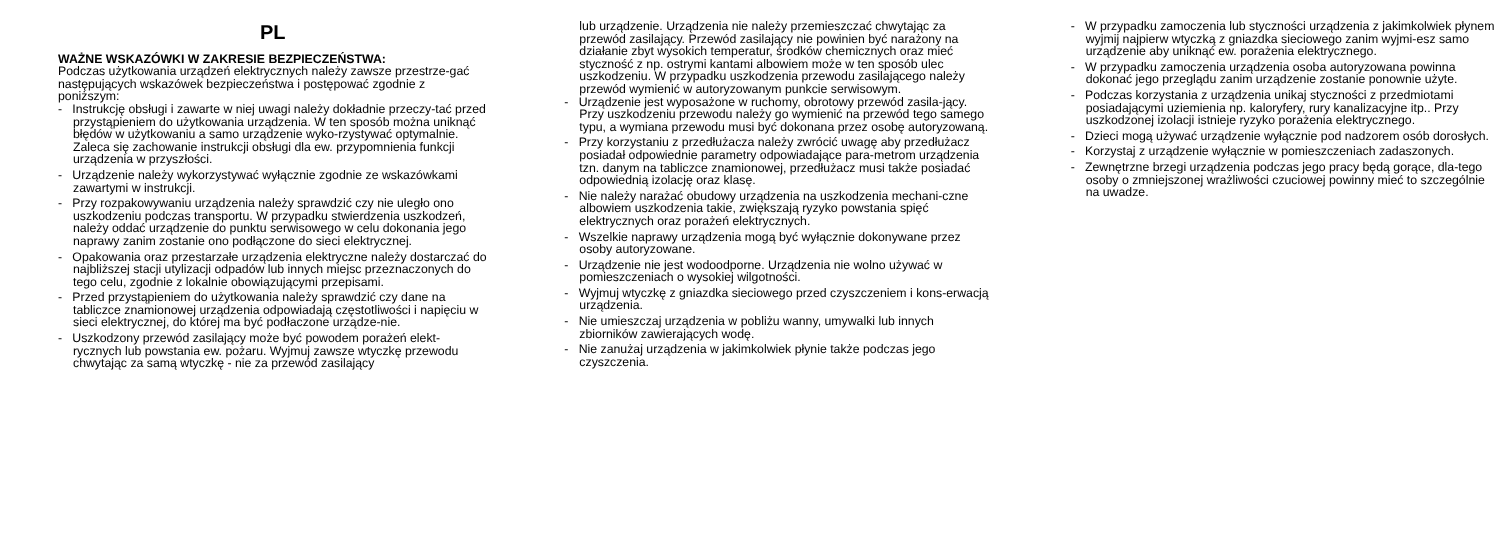PL
WAŻNE WSKAZÓWKI W ZAKRESIE BEZPIECZEŃSTWA:
Podczas użytkowania urządzeń elektrycznych należy zawsze przestrze-gać następujących wskazówek bezpieczeństwa i postępować zgodnie z poniższym:
- Instrukcję obsługi i zawarte w niej uwagi należy dokładnie przeczy-tać przed przystąpieniem do użytkowania urządzenia. W ten sposób można uniknąć błędów w użytkowaniu a samo urządzenie wyko-rzystywać optymalnie. Zaleca się zachowanie instrukcji obsługi dla ew. przypomnienia funkcji urządzenia w przyszłości.
- Urządzenie należy wykorzystywać wyłącznie zgodnie ze wskazówkami zawartymi w instrukcji.
- Przy rozpakowywaniu urządzenia należy sprawdzić czy nie uległo ono uszkodzeniu podczas transportu. W przypadku stwierdzenia uszkodzeń, należy oddać urządzenie do punktu serwisowego w celu dokonania jego naprawy zanim zostanie ono podłączone do sieci elektrycznej.
- Opakowania oraz przestarzałe urządzenia elektryczne należy dostarczać do najbliższej stacji utylizacji odpadów lub innych miejsc przeznaczonych do tego celu, zgodnie z lokalnie obowiązującymi przepisami.
- Przed przystąpieniem do użytkowania należy sprawdzić czy dane na tabliczce znamionowej urządzenia odpowiadają częstotliwości i napięciu w sieci elektrycznej, do której ma być podłaczone urządze-nie.
- Uszkodzony przewód zasilający może być powodem porażeń elekt-rycznych lub powstania ew. pożaru. Wyjmuj zawsze wtyczkę przewodu chwytając za samą wtyczkę - nie za przewód zasilający
lub urządzenie. Urządzenia nie należy przemieszczać chwytając za przewód zasilający. Przewód zasilający nie powinien być narażony na działanie zbyt wysokich temperatur, środków chemicznych oraz mieć styczność z np. ostrymi kantami albowiem może w ten sposób ulec uszkodzeniu. W przypadku uszkodzenia przewodu zasilającego należy przewód wymienić w autoryzowanym punkcie serwisowym.
- Urządzenie jest wyposażone w ruchomy, obrotowy przewód zasila-jący. Przy uszkodzeniu przewodu należy go wymienić na przewód tego samego typu, a wymiana przewodu musi być dokonana przez osobę autoryzowaną.
- Przy korzystaniu z przedłużacza należy zwrócić uwagę aby przedłużacz posiadał odpowiednie parametry odpowiadające para-metrom urządzenia tzn. danym na tabliczce znamionowej, przedłużacz musi także posiadać odpowiednią izolację oraz klasę.
- Nie należy narażać obudowy urządzenia na uszkodzenia mechani-czne albowiem uszkodzenia takie, zwiększają ryzyko powstania spięć elektrycznych oraz porażeń elektrycznych.
- Wszelkie naprawy urządzenia mogą być wyłącznie dokonywane przez osoby autoryzowane.
- Urządzenie nie jest wodoodporne. Urządzenia nie wolno używać w pomieszczeniach o wysokiej wilgotności.
- Wyjmuj wtyczkę z gniazdka sieciowego przed czyszczeniem i kons-erwacją urządzenia.
- Nie umieszczaj urządzenia w pobliżu wanny, umywalki lub innych zbiorników zawierających wodę.
- Nie zanużaj urządzenia w jakimkolwiek płynie także podczas jego czyszczenia.
- W przypadku zamoczenia lub styczności urządzenia z jakimkolwiek płynem wyjmij najpierw wtyczką z gniazdka sieciowego zanim wyjmi-esz samo urządzenie aby uniknąć ew. porażenia elektrycznego.
- W przypadku zamoczenia urządzenia osoba autoryzowana powinna dokonać jego przeglądu zanim urządzenie zostanie ponownie użyte.
- Podczas korzystania z urządzenia unikaj styczności z przedmiotami posiadającymi uziemienia np. kaloryfery, rury kanalizacyjne itp.. Przy uszkodzonej izolacji istnieje ryzyko porażenia elektrycznego.
- Dzieci mogą używać urządzenie wyłącznie pod nadzorem osób dorosłych.
- Korzystaj z urządzenie wyłącznie w pomieszczeniach zadaszonych.
- Zewnętrzne brzegi urządzenia podczas jego pracy będą gorące, dla-tego osoby o zmniejszonej wrażliwości czuciowej powinny mieć to szczególnie na uwadze.